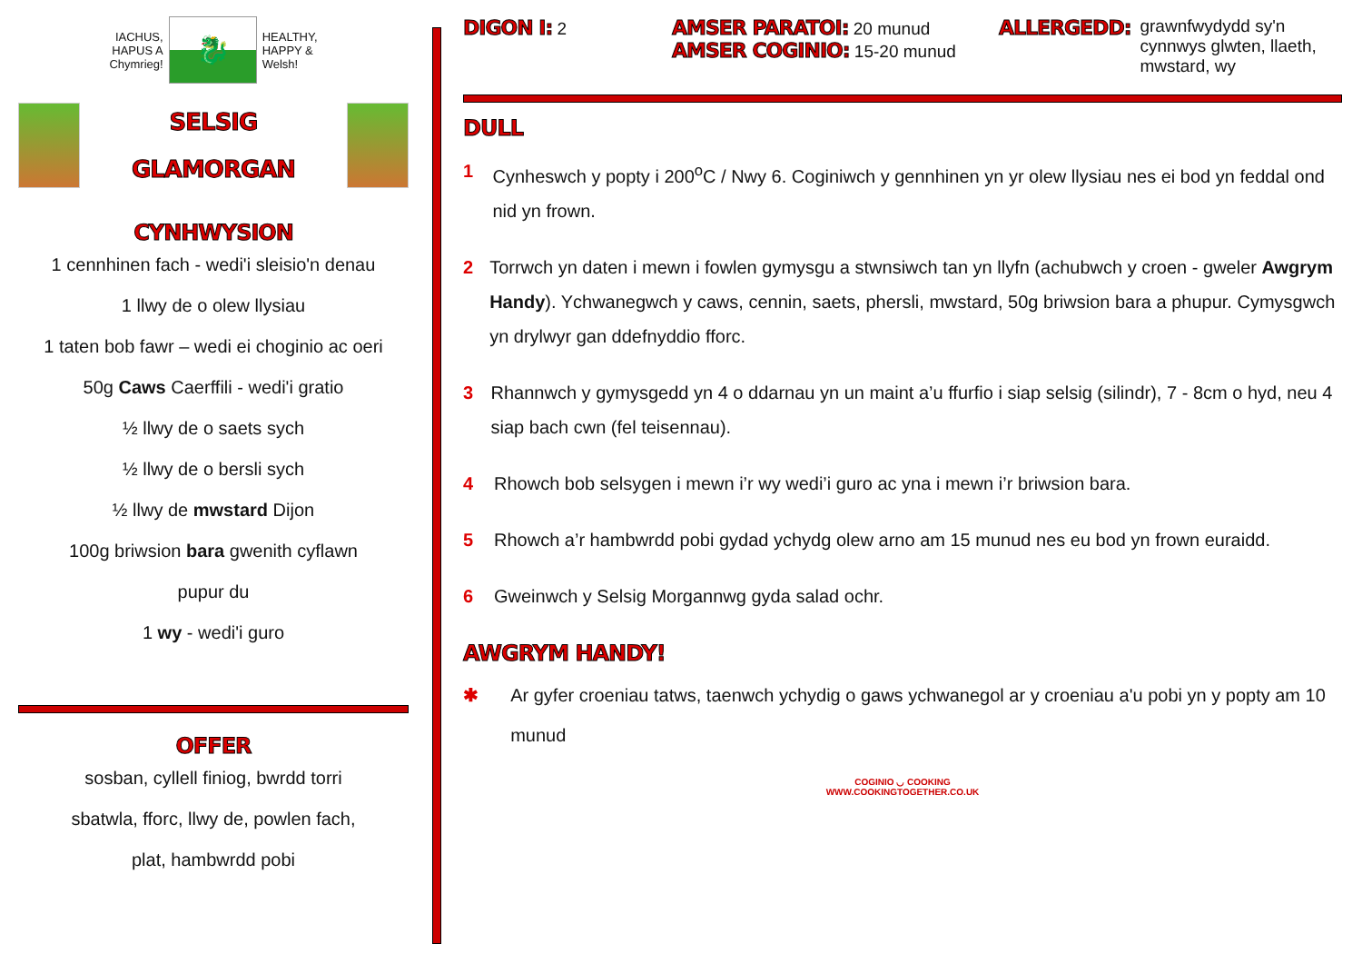IACHUS,
HAPUS A
Chymrieg!
🐉
HEALTHY,
HAPPY &
Welsh!
SELSIG
GLAMORGAN
CYNHWYSION
1 cennhinen fach - wedi'i sleisio'n denau
1 llwy de o olew llysiau
1 taten bob fawr – wedi ei choginio ac oeri
50g Caws Caerffili - wedi'i gratio
½ llwy de o saets sych
½ llwy de o bersli sych
½ llwy de mwstard Dijon
100g briwsion bara gwenith cyflawn
pupur du
1 wy - wedi'i guro
OFFER
sosban, cyllell finiog, bwrdd torri
sbatwla, fforc, llwy de, powlen fach,
plat, hambwrdd pobi
DIGON I: 2
AMSER PARATOI: 20 munud
AMSER COGINIO: 15-20 munud
ALLERGEDD: grawnfwydydd sy'n
cynnwys glwten, llaeth,
mwstard, wy
DULL
1 Cynheswch y popty i 200<sup>o</sup>C / Nwy 6. Coginiwch y gennhinen yn yr olew llysiau nes ei bod yn feddal ond nid yn frown.
2 Torrwch yn daten i mewn i fowlen gymysgu a stwnsiwch tan yn llyfn (achubwch y croen - gweler Awgrym Handy). Ychwanegwch y caws, cennin, saets, phersli, mwstard, 50g briwsion bara a phupur. Cymysgwch yn drylwyr gan ddefnyddio fforc.
3 Rhannwch y gymysgedd yn 4 o ddarnau yn un maint a’u ffurfio i siap selsig (silindr), 7 - 8cm o hyd, neu 4 siap bach cwn (fel teisennau).
4 Rhowch bob selsygen i mewn i’r wy wedi’i guro ac yna i mewn i’r briwsion bara.
5 Rhowch a’r hambwrdd pobi gydad ychydg olew arno am 15 munud nes eu bod yn frown euraidd.
6 Gweinwch y Selsig Morgannwg gyda salad ochr.
AWGRYM HANDY!
✱ Ar gyfer croeniau tatws, taenwch ychydig o gaws ychwanegol ar y croeniau a'u pobi yn y popty am 10 munud
COGINIO ◡ COOKING
WWW.COOKINGTOGETHER.CO.UK